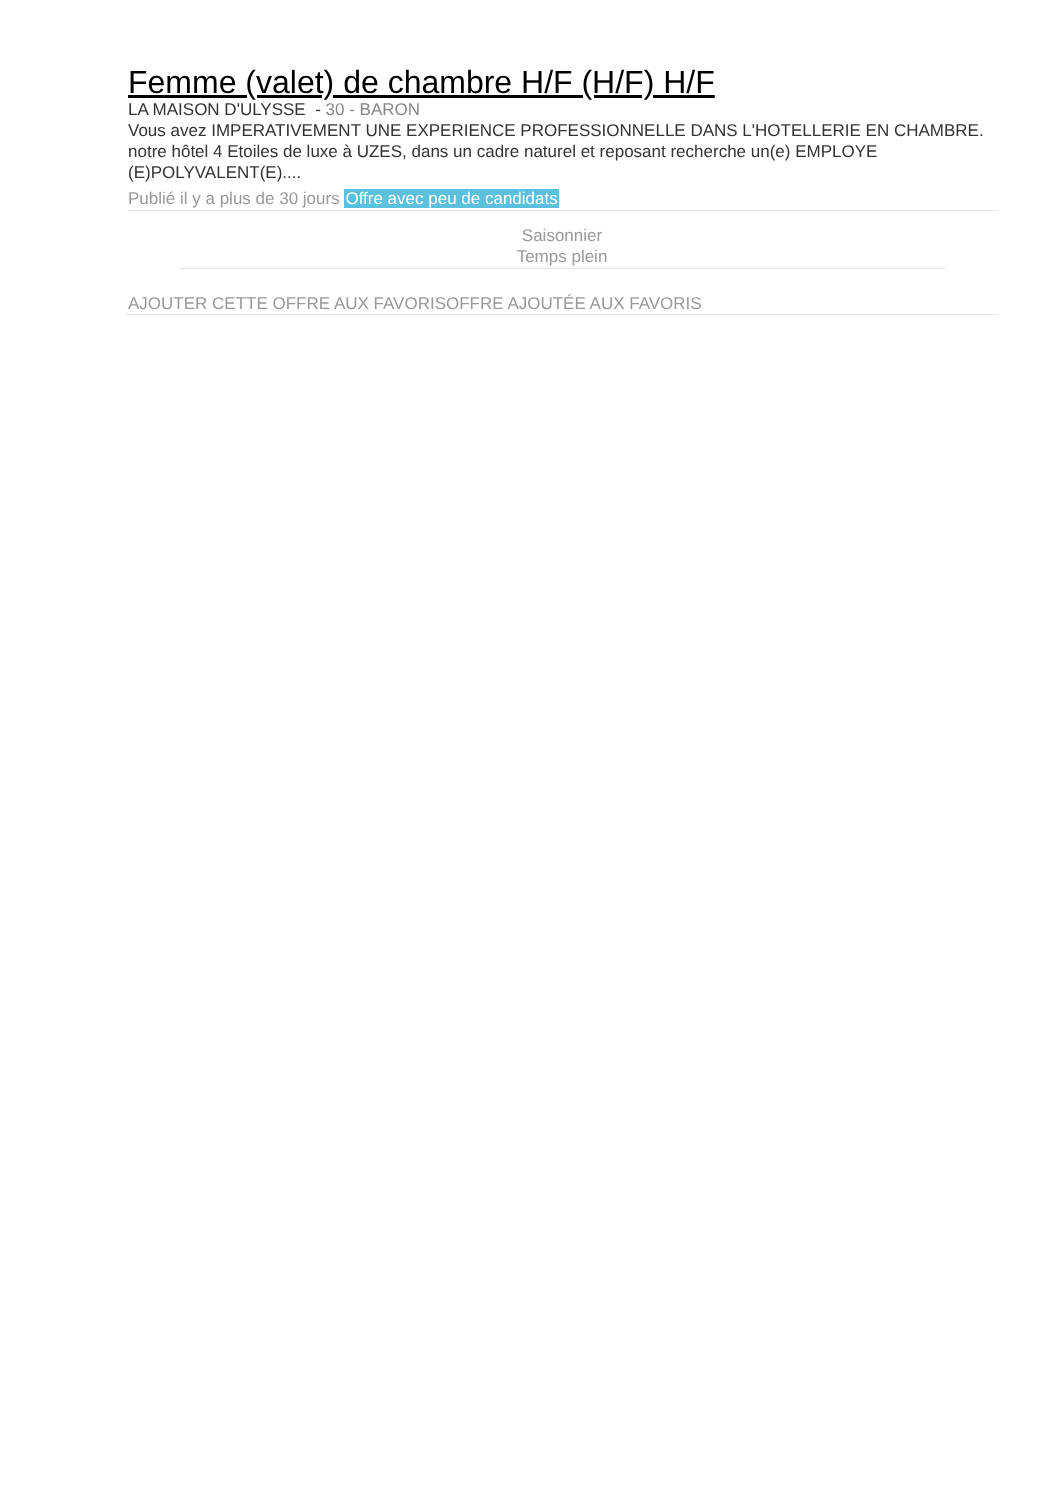Femme (valet) de chambre H/F (H/F) H/F
LA MAISON D'ULYSSE - 30 - BARON
Vous avez IMPERATIVEMENT UNE EXPERIENCE PROFESSIONNELLE DANS L'HOTELLERIE EN CHAMBRE. notre hôtel 4 Etoiles de luxe à UZES, dans un cadre naturel et reposant recherche un(e) EMPLOYE (E)POLYVALENT(E)....
Publié il y a plus de 30 jours Offre avec peu de candidats
Saisonnier
Temps plein
AJOUTER CETTE OFFRE AUX FAVORISOFFRE AJOUTÉE AUX FAVORIS